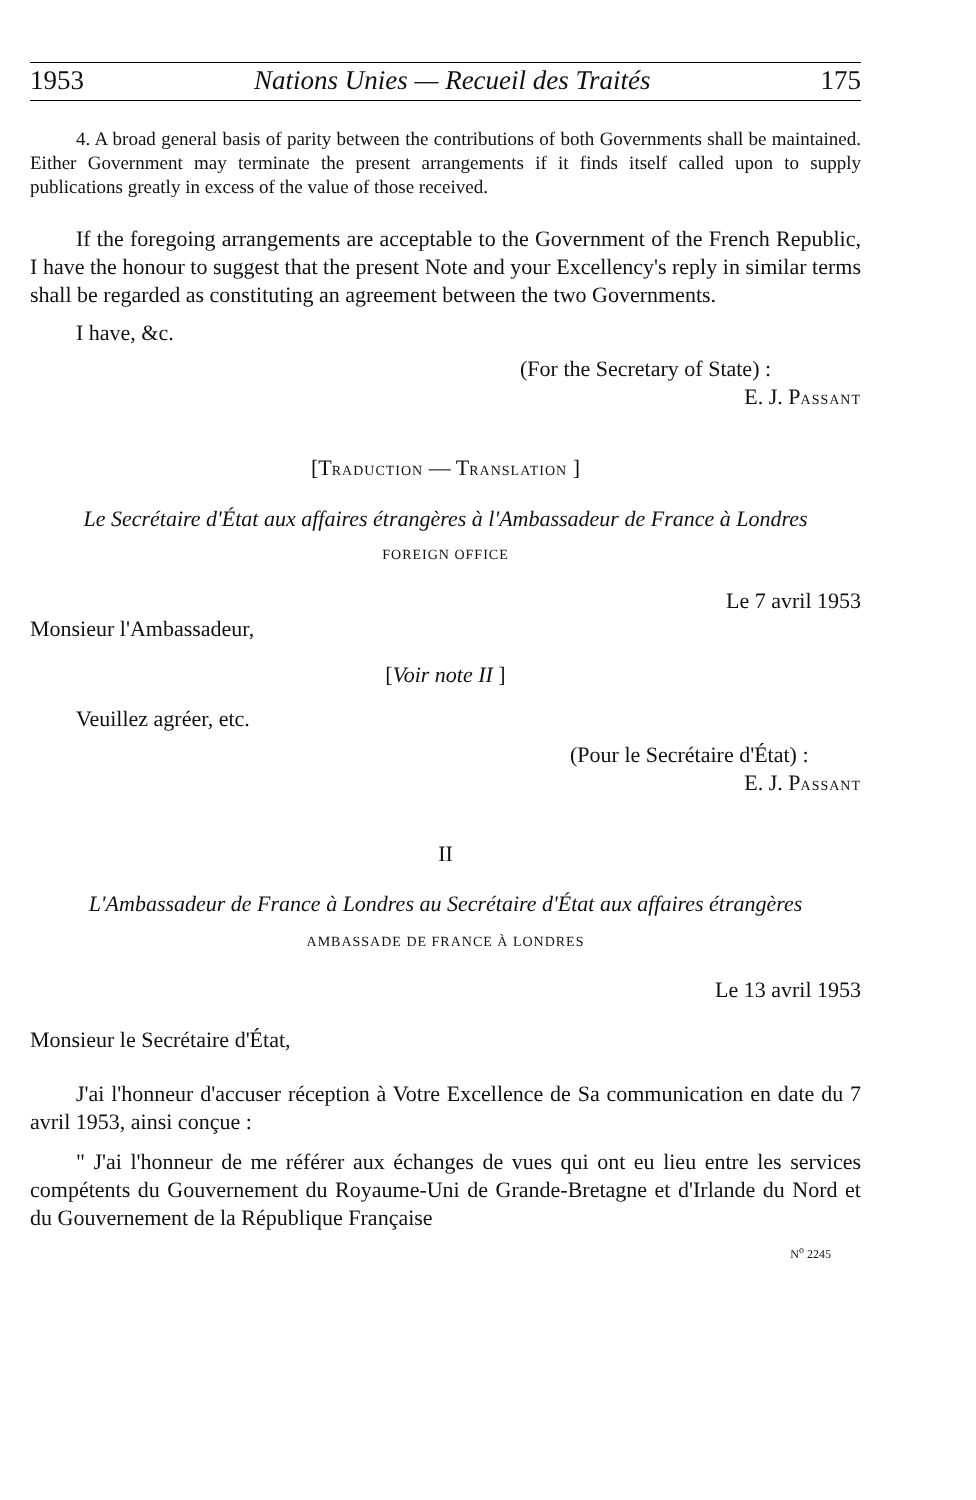1953 Nations Unies — Recueil des Traités 175
4. A broad general basis of parity between the contributions of both Governments shall be maintained. Either Government may terminate the present arrangements if it finds itself called upon to supply publications greatly in excess of the value of those received.
If the foregoing arrangements are acceptable to the Government of the French Republic, I have the honour to suggest that the present Note and your Excellency's reply in similar terms shall be regarded as constituting an agreement between the two Governments.
I have, &c.
(For the Secretary of State) :
E. J. PASSANT
[TRADUCTION — TRANSLATION ]
Le Secrétaire d'État aux affaires étrangères à l'Ambassadeur de France à Londres
FOREIGN OFFICE
Le 7 avril 1953
Monsieur l'Ambassadeur,
[Voir note II ]
Veuillez agréer, etc.
(Pour le Secrétaire d'État) :
E. J. PASSANT
II
L'Ambassadeur de France à Londres au Secrétaire d'État aux affaires étrangères
AMBASSADE DE FRANCE À LONDRES
Le 13 avril 1953
Monsieur le Secrétaire d'État,
J'ai l'honneur d'accuser réception à Votre Excellence de Sa communication en date du 7 avril 1953, ainsi conçue :
" J'ai l'honneur de me référer aux échanges de vues qui ont eu lieu entre les services compétents du Gouvernement du Royaume-Uni de Grande-Bretagne et d'Irlande du Nord et du Gouvernement de la République Française
N<sup>o</sup> 2245